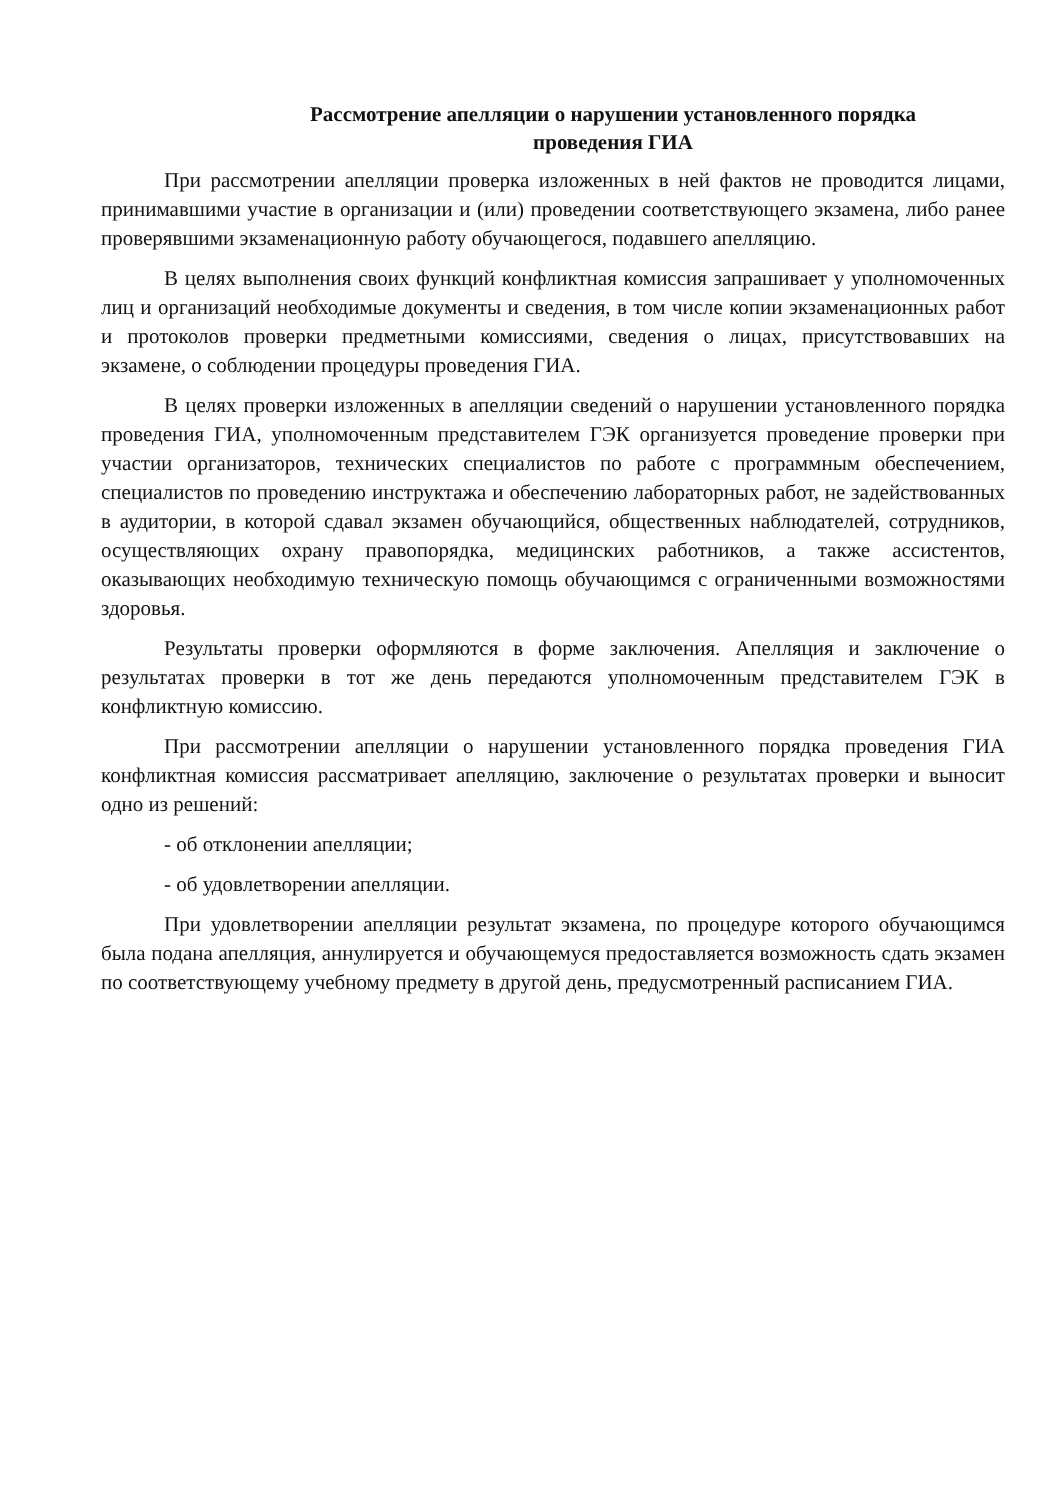Рассмотрение апелляции о нарушении установленного порядка
проведения ГИА
При рассмотрении апелляции проверка изложенных в ней фактов не проводится лицами, принимавшими участие в организации и (или) проведении соответствующего экзамена, либо ранее проверявшими экзаменационную работу обучающегося, подавшего апелляцию.
В целях выполнения своих функций конфликтная комиссия запрашивает у уполномоченных лиц и организаций необходимые документы и сведения, в том числе копии экзаменационных работ и протоколов проверки предметными комиссиями, сведения о лицах, присутствовавших на экзамене, о соблюдении процедуры проведения ГИА.
В целях проверки изложенных в апелляции сведений о нарушении установленного порядка проведения ГИА, уполномоченным представителем ГЭК организуется проведение проверки при участии организаторов, технических специалистов по работе с программным обеспечением, специалистов по проведению инструктажа и обеспечению лабораторных работ, не задействованных в аудитории, в которой сдавал экзамен обучающийся, общественных наблюдателей, сотрудников, осуществляющих охрану правопорядка, медицинских работников, а также ассистентов, оказывающих необходимую техническую помощь обучающимся с ограниченными возможностями здоровья.
Результаты проверки оформляются в форме заключения. Апелляция и заключение о результатах проверки в тот же день передаются уполномоченным представителем ГЭК в конфликтную комиссию.
При рассмотрении апелляции о нарушении установленного порядка проведения ГИА конфликтная комиссия рассматривает апелляцию, заключение о результатах проверки и выносит одно из решений:
- об отклонении апелляции;
- об удовлетворении апелляции.
При удовлетворении апелляции результат экзамена, по процедуре которого обучающимся была подана апелляция, аннулируется и обучающемуся предоставляется возможность сдать экзамен по соответствующему учебному предмету в другой день, предусмотренный расписанием ГИА.